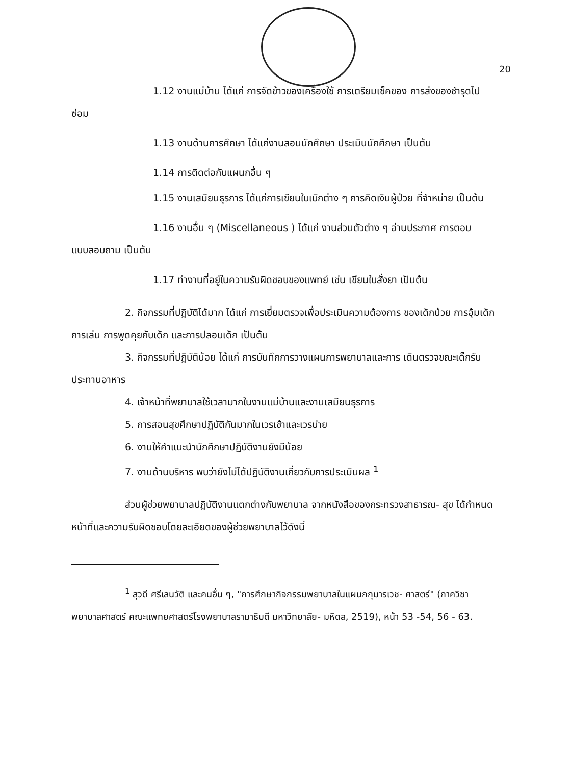20
1.12 งานแม่บ้าน ได้แก่ การจัดข้าวของเครื่องใช้ การเตรียมเช็คของ การส่งของชำรุดไปซ่อม
1.13 งานด้านการศึกษา ได้แก่งานสอนนักศึกษา ประเมินนักศึกษา เป็นต้น
1.14 การติดต่อกับแผนกอื่น ๆ
1.15 งานเสมียนธุรการ ได้แก่การเขียนใบเบิกต่าง ๆ การคิดเงินผู้ป่วย ที่จำหน่าย เป็นต้น
1.16 งานอื่น ๆ (Miscellaneous ) ได้แก่ งานส่วนตัวต่าง ๆ อ่านประกาศ การตอบแบบสอบถาม เป็นต้น
1.17 ทำงานที่อยู่ในความรับผิดชอบของแพทย์ เช่น เขียนใบสั่งยา เป็นต้น
2. กิจกรรมที่ปฏิบัติได้มาก ได้แก่ การเยี่ยมตรวจเพื่อประเมินความต้องการ ของเด็กป่วย การอุ้มเด็ก การเล่น การพูดคุยกับเด็ก และการปลอบเด็ก เป็นต้น
3. กิจกรรมที่ปฏิบัติน้อย ได้แก่ การบันทึกการวางแผนการพยาบาลและการ เดินตรวจขณะเด็กรับประทานอาหาร
4. เจ้าหน้าที่พยาบาลใช้เวลามากในงานแม่บ้านและงานเสมียนธุรการ
5. การสอนสุขศึกษาปฏิบัติกันมากในเวรเช้าและเวรบ่าย
6. งานให้คำแนะนำนักศึกษาปฏิบัติงานยังมีน้อย
7. งานด้านบริหาร พบว่ายังไม่ได้ปฏิบัติงานเกี่ยวกับการประเมินผล <sup>1</sup>
ส่วนผู้ช่วยพยาบาลปฏิบัติงานแตกต่างกับพยาบาล จากหนังสือของกระทรวงสาธารณ- สุข ได้กำหนดหน้าที่และความรับผิดชอบโดยละเอียดของผู้ช่วยพยาบาลไว้ดังนี้
<sup>1</sup> สุวดี ศรีเลนวัติ และคนอื่น ๆ, "การศึกษากิจกรรมพยาบาลในแผนกกุมารเวช- ศาสตร์" (ภาควิชาพยาบาลศาสตร์ คณะแพทยศาสตร์โรงพยาบาลรามาธิบดี มหาวิทยาลัย- มหิดล, 2519), หน้า 53 -54, 56 - 63.